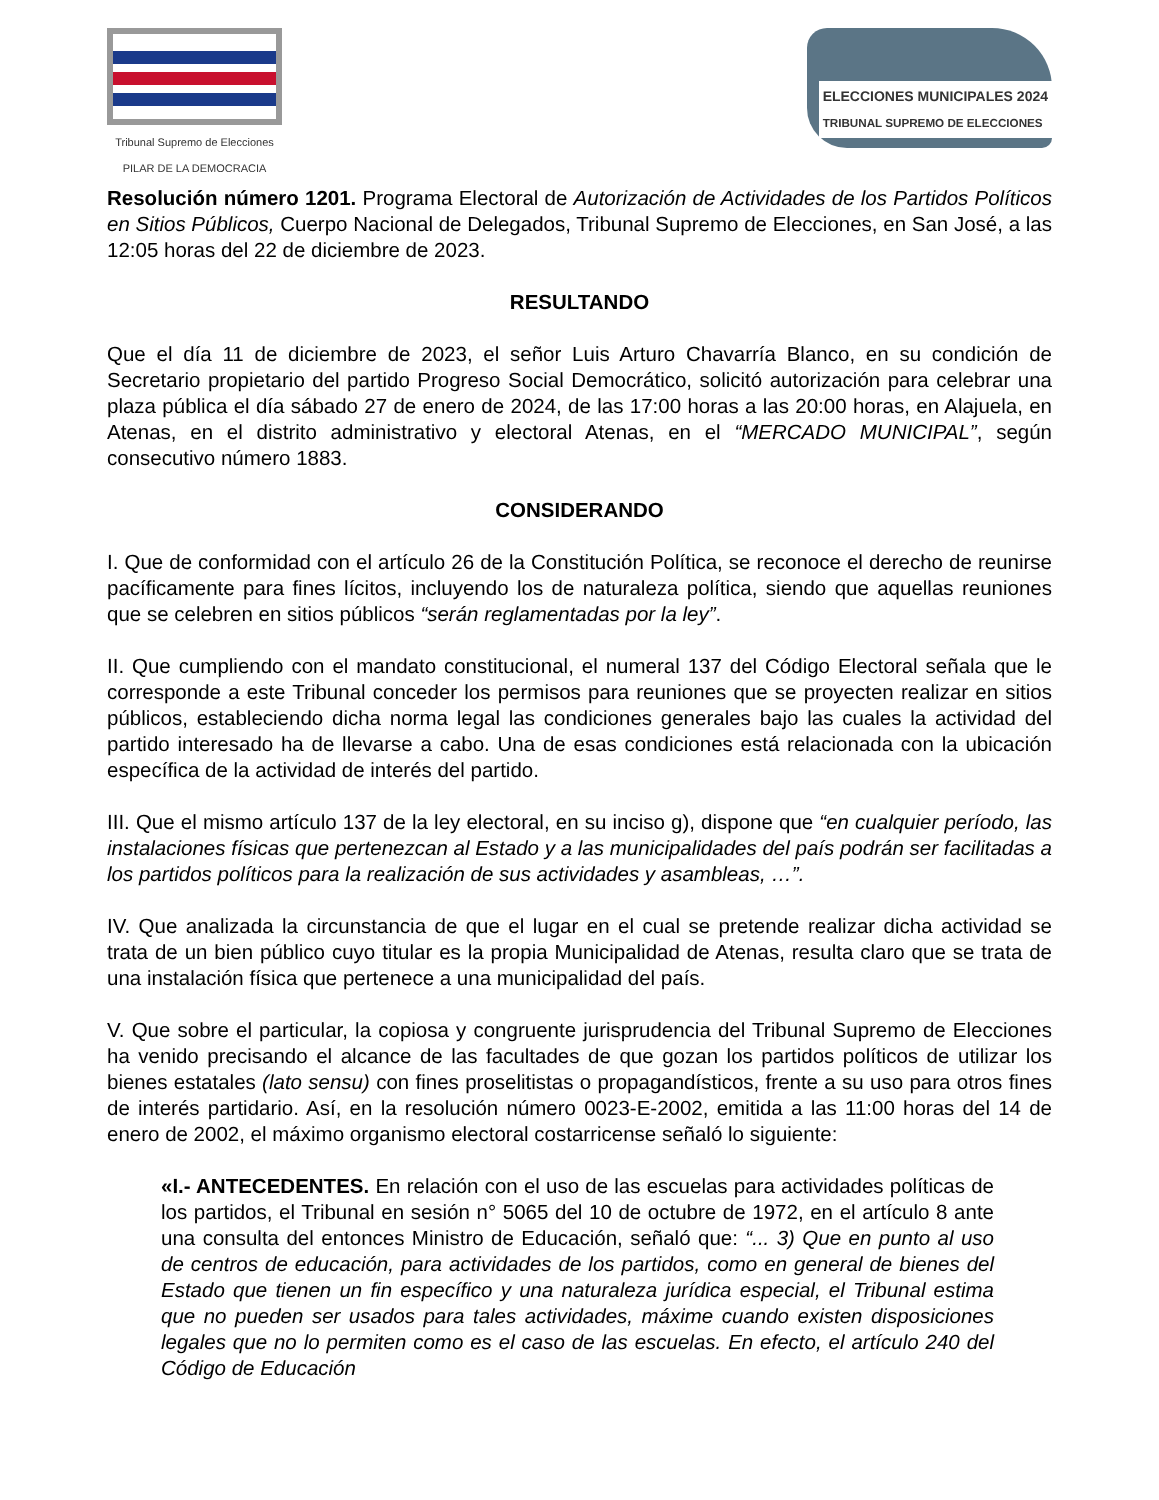Tribunal Supremo de Elecciones
PILAR DE LA DEMOCRACIA
ELECCIONES MUNICIPALES 2024
TRIBUNAL SUPREMO DE ELECCIONES
Resolución número 1201. Programa Electoral de Autorización de Actividades de los Partidos Políticos en Sitios Públicos, Cuerpo Nacional de Delegados, Tribunal Supremo de Elecciones, en San José, a las 12:05 horas del 22 de diciembre de 2023.
RESULTANDO
Que el día 11 de diciembre de 2023, el señor Luis Arturo Chavarría Blanco, en su condición de Secretario propietario del partido Progreso Social Democrático, solicitó autorización para celebrar una plaza pública el día sábado 27 de enero de 2024, de las 17:00 horas a las 20:00 horas, en Alajuela, en Atenas, en el distrito administrativo y electoral Atenas, en el “MERCADO MUNICIPAL”, según consecutivo número 1883.
CONSIDERANDO
I. Que de conformidad con el artículo 26 de la Constitución Política, se reconoce el derecho de reunirse pacíficamente para fines lícitos, incluyendo los de naturaleza política, siendo que aquellas reuniones que se celebren en sitios públicos “serán reglamentadas por la ley”.
II. Que cumpliendo con el mandato constitucional, el numeral 137 del Código Electoral señala que le corresponde a este Tribunal conceder los permisos para reuniones que se proyecten realizar en sitios públicos, estableciendo dicha norma legal las condiciones generales bajo las cuales la actividad del partido interesado ha de llevarse a cabo. Una de esas condiciones está relacionada con la ubicación específica de la actividad de interés del partido.
III. Que el mismo artículo 137 de la ley electoral, en su inciso g), dispone que “en cualquier período, las instalaciones físicas que pertenezcan al Estado y a las municipalidades del país podrán ser facilitadas a los partidos políticos para la realización de sus actividades y asambleas, …”.
IV. Que analizada la circunstancia de que el lugar en el cual se pretende realizar dicha actividad se trata de un bien público cuyo titular es la propia Municipalidad de Atenas, resulta claro que se trata de una instalación física que pertenece a una municipalidad del país.
V. Que sobre el particular, la copiosa y congruente jurisprudencia del Tribunal Supremo de Elecciones ha venido precisando el alcance de las facultades de que gozan los partidos políticos de utilizar los bienes estatales (lato sensu) con fines proselitistas o propagandísticos, frente a su uso para otros fines de interés partidario. Así, en la resolución número 0023-E-2002, emitida a las 11:00 horas del 14 de enero de 2002, el máximo organismo electoral costarricense señaló lo siguiente:
«I.- ANTECEDENTES. En relación con el uso de las escuelas para actividades políticas de los partidos, el Tribunal en sesión n° 5065 del 10 de octubre de 1972, en el artículo 8 ante una consulta del entonces Ministro de Educación, señaló que: “... 3) Que en punto al uso de centros de educación, para actividades de los partidos, como en general de bienes del Estado que tienen un fin específico y una naturaleza jurídica especial, el Tribunal estima que no pueden ser usados para tales actividades, máxime cuando existen disposiciones legales que no lo permiten como es el caso de las escuelas. En efecto, el artículo 240 del Código de Educación